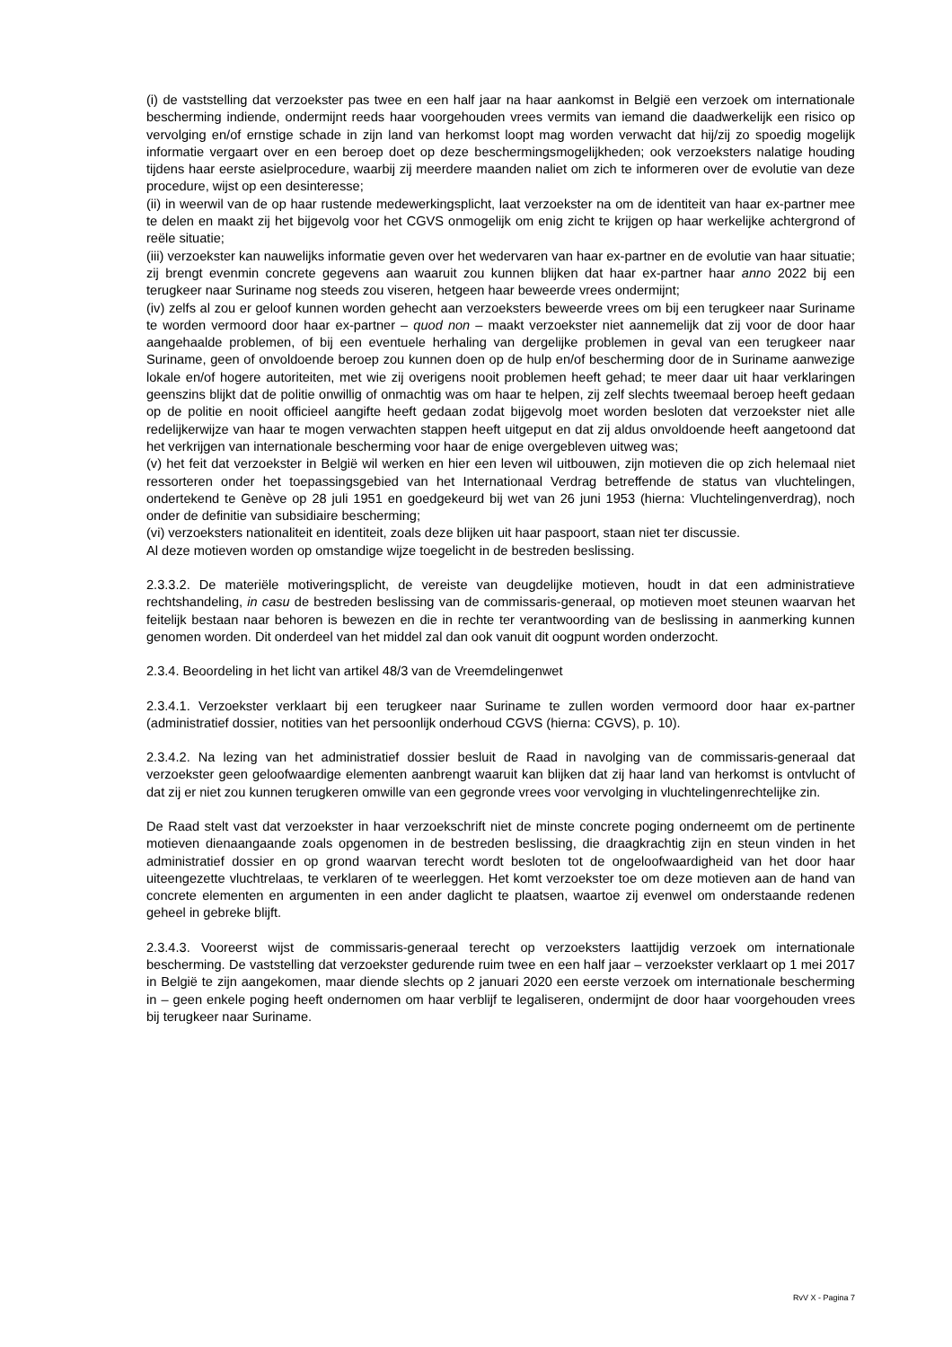(i) de vaststelling dat verzoekster pas twee en een half jaar na haar aankomst in België een verzoek om internationale bescherming indiende, ondermijnt reeds haar voorgehouden vrees vermits van iemand die daadwerkelijk een risico op vervolging en/of ernstige schade in zijn land van herkomst loopt mag worden verwacht dat hij/zij zo spoedig mogelijk informatie vergaart over en een beroep doet op deze beschermingsmogelijkheden; ook verzoeksters nalatige houding tijdens haar eerste asielprocedure, waarbij zij meerdere maanden naliet om zich te informeren over de evolutie van deze procedure, wijst op een desinteresse;
(ii) in weerwil van de op haar rustende medewerkingsplicht, laat verzoekster na om de identiteit van haar ex-partner mee te delen en maakt zij het bijgevolg voor het CGVS onmogelijk om enig zicht te krijgen op haar werkelijke achtergrond of reële situatie;
(iii) verzoekster kan nauwelijks informatie geven over het wedervaren van haar ex-partner en de evolutie van haar situatie; zij brengt evenmin concrete gegevens aan waaruit zou kunnen blijken dat haar ex-partner haar anno 2022 bij een terugkeer naar Suriname nog steeds zou viseren, hetgeen haar beweerde vrees ondermijnt;
(iv) zelfs al zou er geloof kunnen worden gehecht aan verzoeksters beweerde vrees om bij een terugkeer naar Suriname te worden vermoord door haar ex-partner – quod non – maakt verzoekster niet aannemelijk dat zij voor de door haar aangehaalde problemen, of bij een eventuele herhaling van dergelijke problemen in geval van een terugkeer naar Suriname, geen of onvoldoende beroep zou kunnen doen op de hulp en/of bescherming door de in Suriname aanwezige lokale en/of hogere autoriteiten, met wie zij overigens nooit problemen heeft gehad; te meer daar uit haar verklaringen geenszins blijkt dat de politie onwillig of onmachtig was om haar te helpen, zij zelf slechts tweemaal beroep heeft gedaan op de politie en nooit officieel aangifte heeft gedaan zodat bijgevolg moet worden besloten dat verzoekster niet alle redelijkerwijze van haar te mogen verwachten stappen heeft uitgeput en dat zij aldus onvoldoende heeft aangetoond dat het verkrijgen van internationale bescherming voor haar de enige overgebleven uitweg was;
(v) het feit dat verzoekster in België wil werken en hier een leven wil uitbouwen, zijn motieven die op zich helemaal niet ressorteren onder het toepassingsgebied van het Internationaal Verdrag betreffende de status van vluchtelingen, ondertekend te Genève op 28 juli 1951 en goedgekeurd bij wet van 26 juni 1953 (hierna: Vluchtelingenverdrag), noch onder de definitie van subsidiaire bescherming;
(vi) verzoeksters nationaliteit en identiteit, zoals deze blijken uit haar paspoort, staan niet ter discussie.
Al deze motieven worden op omstandige wijze toegelicht in de bestreden beslissing.
2.3.3.2. De materiële motiveringsplicht, de vereiste van deugdelijke motieven, houdt in dat een administratieve rechtshandeling, in casu de bestreden beslissing van de commissaris-generaal, op motieven moet steunen waarvan het feitelijk bestaan naar behoren is bewezen en die in rechte ter verantwoording van de beslissing in aanmerking kunnen genomen worden. Dit onderdeel van het middel zal dan ook vanuit dit oogpunt worden onderzocht.
2.3.4. Beoordeling in het licht van artikel 48/3 van de Vreemdelingenwet
2.3.4.1. Verzoekster verklaart bij een terugkeer naar Suriname te zullen worden vermoord door haar ex-partner (administratief dossier, notities van het persoonlijk onderhoud CGVS (hierna: CGVS), p. 10).
2.3.4.2. Na lezing van het administratief dossier besluit de Raad in navolging van de commissaris-generaal dat verzoekster geen geloofwaardige elementen aanbrengt waaruit kan blijken dat zij haar land van herkomst is ontvlucht of dat zij er niet zou kunnen terugkeren omwille van een gegronde vrees voor vervolging in vluchtelingenrechtelijke zin.
De Raad stelt vast dat verzoekster in haar verzoekschrift niet de minste concrete poging onderneemt om de pertinente motieven dienaangaande zoals opgenomen in de bestreden beslissing, die draagkrachtig zijn en steun vinden in het administratief dossier en op grond waarvan terecht wordt besloten tot de ongeloofwaardigheid van het door haar uiteengezette vluchtrelaas, te verklaren of te weerleggen. Het komt verzoekster toe om deze motieven aan de hand van concrete elementen en argumenten in een ander daglicht te plaatsen, waartoe zij evenwel om onderstaande redenen geheel in gebreke blijft.
2.3.4.3. Vooreerst wijst de commissaris-generaal terecht op verzoeksters laattijdig verzoek om internationale bescherming. De vaststelling dat verzoekster gedurende ruim twee en een half jaar – verzoekster verklaart op 1 mei 2017 in België te zijn aangekomen, maar diende slechts op 2 januari 2020 een eerste verzoek om internationale bescherming in – geen enkele poging heeft ondernomen om haar verblijf te legaliseren, ondermijnt de door haar voorgehouden vrees bij terugkeer naar Suriname.
RvV X - Pagina 7